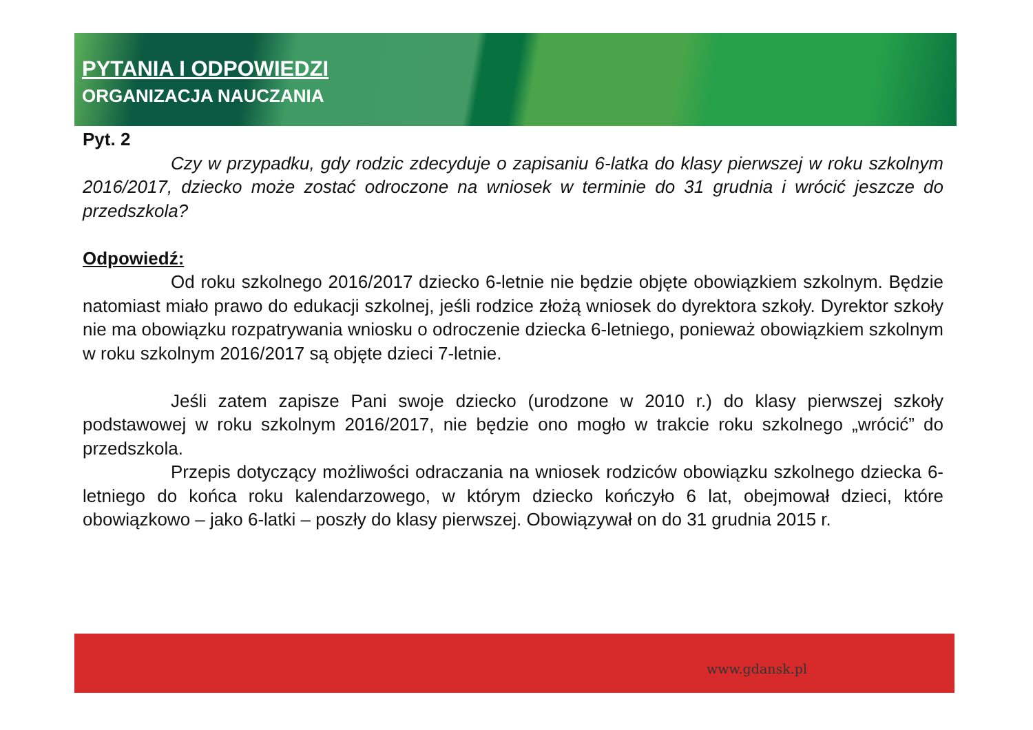PYTANIA I ODPOWIEDZI
ORGANIZACJA NAUCZANIA
Pyt. 2
Czy w przypadku, gdy rodzic zdecyduje o zapisaniu 6-latka do klasy pierwszej w roku szkolnym 2016/2017, dziecko może zostać odroczone na wniosek w terminie do 31 grudnia i wrócić jeszcze do przedszkola?
Odpowiedź:
Od roku szkolnego 2016/2017 dziecko 6-letnie nie będzie objęte obowiązkiem szkolnym. Będzie natomiast miało prawo do edukacji szkolnej, jeśli rodzice złożą wniosek do dyrektora szkoły. Dyrektor szkoły nie ma obowiązku rozpatrywania wniosku o odroczenie dziecka 6-letniego, ponieważ obowiązkiem szkolnym w roku szkolnym 2016/2017 są objęte dzieci 7-letnie.
Jeśli zatem zapisze Pani swoje dziecko (urodzone w 2010 r.) do klasy pierwszej szkoły podstawowej w roku szkolnym 2016/2017, nie będzie ono mogło w trakcie roku szkolnego „wrócić” do przedszkola.
Przepis dotyczący możliwości odraczania na wniosek rodziców obowiązku szkolnego dziecka 6-letniego do końca roku kalendarzowego, w którym dziecko kończyło 6 lat, obejmował dzieci, które obowiązkowo – jako 6-latki – poszły do klasy pierwszej. Obowiązywał on do 31 grudnia 2015 r.
www.gdansk.pl